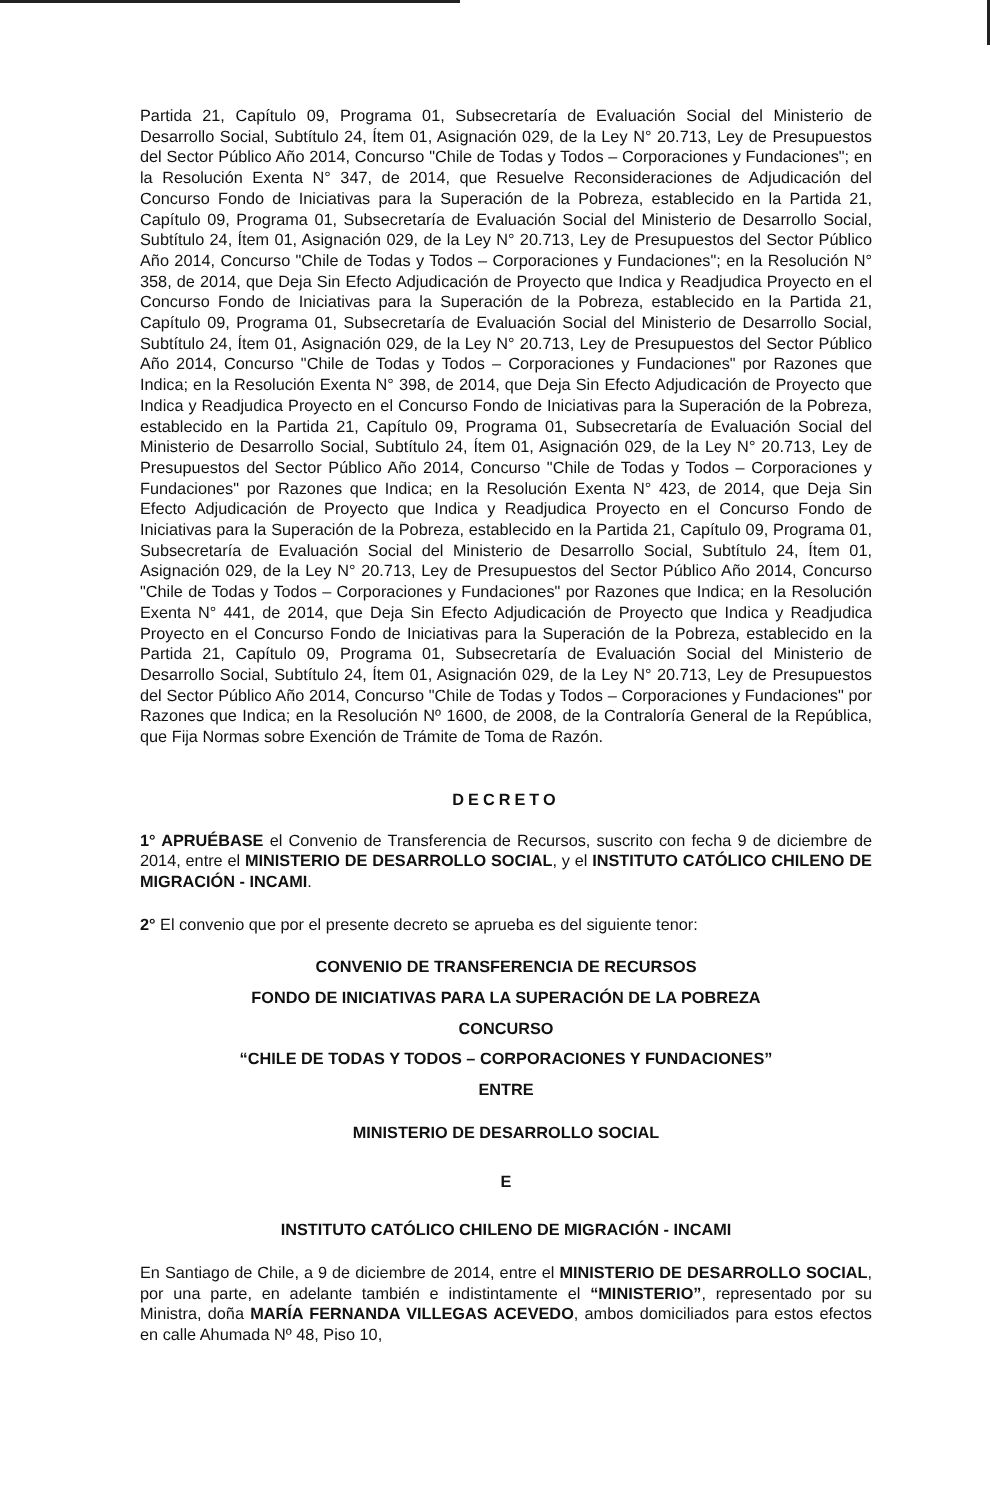Partida 21, Capítulo 09, Programa 01, Subsecretaría de Evaluación Social del Ministerio de Desarrollo Social, Subtítulo 24, Ítem 01, Asignación 029, de la Ley N° 20.713, Ley de Presupuestos del Sector Público Año 2014, Concurso "Chile de Todas y Todos – Corporaciones y Fundaciones"; en la Resolución Exenta N° 347, de 2014, que Resuelve Reconsideraciones de Adjudicación del Concurso Fondo de Iniciativas para la Superación de la Pobreza, establecido en la Partida 21, Capítulo 09, Programa 01, Subsecretaría de Evaluación Social del Ministerio de Desarrollo Social, Subtítulo 24, Ítem 01, Asignación 029, de la Ley N° 20.713, Ley de Presupuestos del Sector Público Año 2014, Concurso "Chile de Todas y Todos – Corporaciones y Fundaciones"; en la Resolución N° 358, de 2014, que Deja Sin Efecto Adjudicación de Proyecto que Indica y Readjudica Proyecto en el Concurso Fondo de Iniciativas para la Superación de la Pobreza, establecido en la Partida 21, Capítulo 09, Programa 01, Subsecretaría de Evaluación Social del Ministerio de Desarrollo Social, Subtítulo 24, Ítem 01, Asignación 029, de la Ley N° 20.713, Ley de Presupuestos del Sector Público Año 2014, Concurso "Chile de Todas y Todos – Corporaciones y Fundaciones" por Razones que Indica; en la Resolución Exenta N° 398, de 2014, que Deja Sin Efecto Adjudicación de Proyecto que Indica y Readjudica Proyecto en el Concurso Fondo de Iniciativas para la Superación de la Pobreza, establecido en la Partida 21, Capítulo 09, Programa 01, Subsecretaría de Evaluación Social del Ministerio de Desarrollo Social, Subtítulo 24, Ítem 01, Asignación 029, de la Ley N° 20.713, Ley de Presupuestos del Sector Público Año 2014, Concurso "Chile de Todas y Todos – Corporaciones y Fundaciones" por Razones que Indica; en la Resolución Exenta N° 423, de 2014, que Deja Sin Efecto Adjudicación de Proyecto que Indica y Readjudica Proyecto en el Concurso Fondo de Iniciativas para la Superación de la Pobreza, establecido en la Partida 21, Capítulo 09, Programa 01, Subsecretaría de Evaluación Social del Ministerio de Desarrollo Social, Subtítulo 24, Ítem 01, Asignación 029, de la Ley N° 20.713, Ley de Presupuestos del Sector Público Año 2014, Concurso "Chile de Todas y Todos – Corporaciones y Fundaciones" por Razones que Indica; en la Resolución Exenta N° 441, de 2014, que Deja Sin Efecto Adjudicación de Proyecto que Indica y Readjudica Proyecto en el Concurso Fondo de Iniciativas para la Superación de la Pobreza, establecido en la Partida 21, Capítulo 09, Programa 01, Subsecretaría de Evaluación Social del Ministerio de Desarrollo Social, Subtítulo 24, Ítem 01, Asignación 029, de la Ley N° 20.713, Ley de Presupuestos del Sector Público Año 2014, Concurso "Chile de Todas y Todos – Corporaciones y Fundaciones" por Razones que Indica; en la Resolución Nº 1600, de 2008, de la Contraloría General de la República, que Fija Normas sobre Exención de Trámite de Toma de Razón.
DECRETO
1° APRUÉBASE el Convenio de Transferencia de Recursos, suscrito con fecha 9 de diciembre de 2014, entre el MINISTERIO DE DESARROLLO SOCIAL, y el INSTITUTO CATÓLICO CHILENO DE MIGRACIÓN - INCAMI.
2° El convenio que por el presente decreto se aprueba es del siguiente tenor:
CONVENIO DE TRANSFERENCIA DE RECURSOS
FONDO DE INICIATIVAS PARA LA SUPERACIÓN DE LA POBREZA
CONCURSO
“CHILE DE TODAS Y TODOS – CORPORACIONES Y FUNDACIONES”
ENTRE
MINISTERIO DE DESARROLLO SOCIAL
E
INSTITUTO CATÓLICO CHILENO DE MIGRACIÓN - INCAMI
En Santiago de Chile, a 9 de diciembre de 2014, entre el MINISTERIO DE DESARROLLO SOCIAL, por una parte, en adelante también e indistintamente el “MINISTERIO”, representado por su Ministra, doña MARÍA FERNANDA VILLEGAS ACEVEDO, ambos domiciliados para estos efectos en calle Ahumada Nº 48, Piso 10,